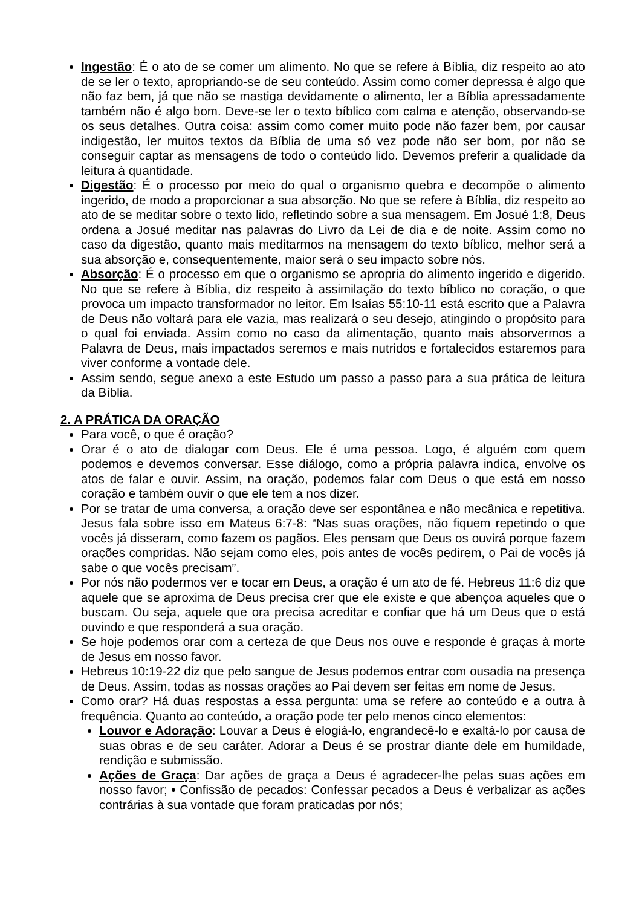Ingestão: É o ato de se comer um alimento. No que se refere à Bíblia, diz respeito ao ato de se ler o texto, apropriando-se de seu conteúdo. Assim como comer depressa é algo que não faz bem, já que não se mastiga devidamente o alimento, ler a Bíblia apressadamente também não é algo bom. Deve-se ler o texto bíblico com calma e atenção, observando-se os seus detalhes. Outra coisa: assim como comer muito pode não fazer bem, por causar indigestão, ler muitos textos da Bíblia de uma só vez pode não ser bom, por não se conseguir captar as mensagens de todo o conteúdo lido. Devemos preferir a qualidade da leitura à quantidade.
Digestão: É o processo por meio do qual o organismo quebra e decompõe o alimento ingerido, de modo a proporcionar a sua absorção. No que se refere à Bíblia, diz respeito ao ato de se meditar sobre o texto lido, refletindo sobre a sua mensagem. Em Josué 1:8, Deus ordena a Josué meditar nas palavras do Livro da Lei de dia e de noite. Assim como no caso da digestão, quanto mais meditarmos na mensagem do texto bíblico, melhor será a sua absorção e, consequentemente, maior será o seu impacto sobre nós.
Absorção: É o processo em que o organismo se apropria do alimento ingerido e digerido. No que se refere à Bíblia, diz respeito à assimilação do texto bíblico no coração, o que provoca um impacto transformador no leitor. Em Isaías 55:10-11 está escrito que a Palavra de Deus não voltará para ele vazia, mas realizará o seu desejo, atingindo o propósito para o qual foi enviada. Assim como no caso da alimentação, quanto mais absorvermos a Palavra de Deus, mais impactados seremos e mais nutridos e fortalecidos estaremos para viver conforme a vontade dele.
Assim sendo, segue anexo a este Estudo um passo a passo para a sua prática de leitura da Bíblia.
2. A PRÁTICA DA ORAÇÃO
Para você, o que é oração?
Orar é o ato de dialogar com Deus. Ele é uma pessoa. Logo, é alguém com quem podemos e devemos conversar. Esse diálogo, como a própria palavra indica, envolve os atos de falar e ouvir. Assim, na oração, podemos falar com Deus o que está em nosso coração e também ouvir o que ele tem a nos dizer.
Por se tratar de uma conversa, a oração deve ser espontânea e não mecânica e repetitiva. Jesus fala sobre isso em Mateus 6:7-8: “Nas suas orações, não fiquem repetindo o que vocês já disseram, como fazem os pagãos. Eles pensam que Deus os ouvirá porque fazem orações compridas. Não sejam como eles, pois antes de vocês pedirem, o Pai de vocês já sabe o que vocês precisam”.
Por nós não podermos ver e tocar em Deus, a oração é um ato de fé. Hebreus 11:6 diz que aquele que se aproxima de Deus precisa crer que ele existe e que abençoa aqueles que o buscam. Ou seja, aquele que ora precisa acreditar e confiar que há um Deus que o está ouvindo e que responderá a sua oração.
Se hoje podemos orar com a certeza de que Deus nos ouve e responde é graças à morte de Jesus em nosso favor.
Hebreus 10:19-22 diz que pelo sangue de Jesus podemos entrar com ousadia na presença de Deus. Assim, todas as nossas orações ao Pai devem ser feitas em nome de Jesus.
Como orar? Há duas respostas a essa pergunta: uma se refere ao conteúdo e a outra à frequência. Quanto ao conteúdo, a oração pode ter pelo menos cinco elementos:
Louvor e Adoração: Louvar a Deus é elogiá-lo, engrandecê-lo e exaltá-lo por causa de suas obras e de seu caráter. Adorar a Deus é se prostrar diante dele em humildade, rendição e submissão.
Ações de Graça: Dar ações de graça a Deus é agradecer-lhe pelas suas ações em nosso favor; • Confissão de pecados: Confessar pecados a Deus é verbalizar as ações contrárias à sua vontade que foram praticadas por nós;